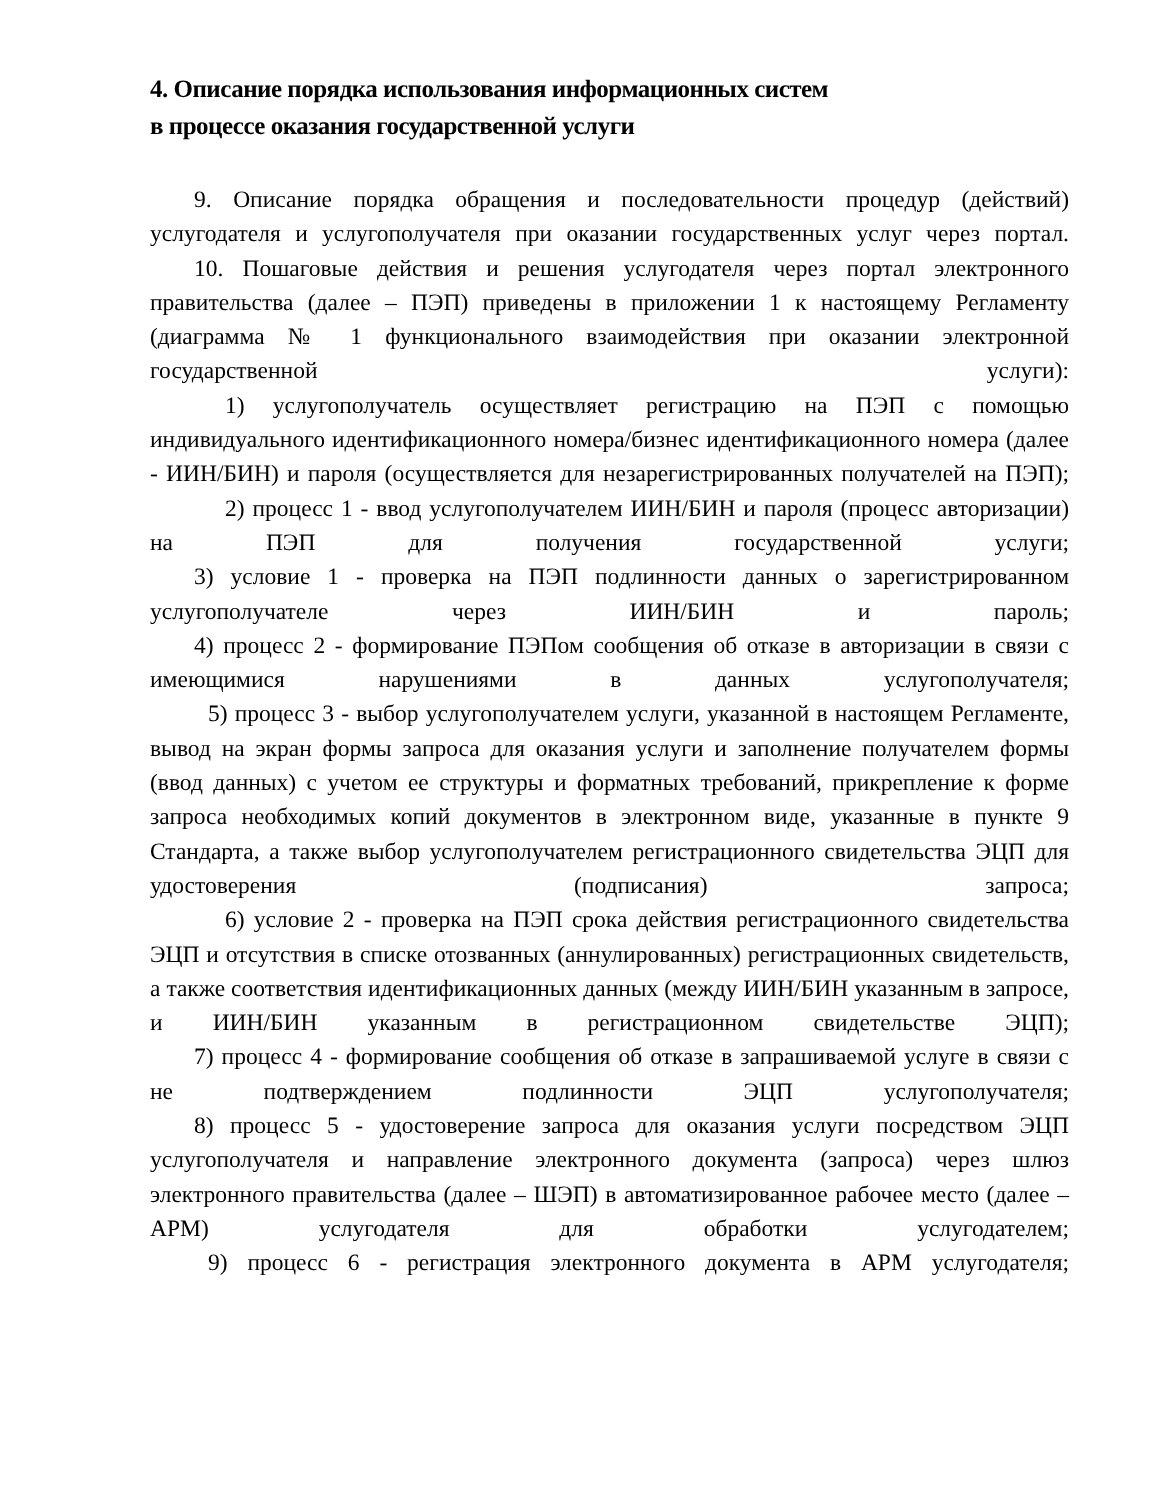4. Описание порядка использования информационных систем
в процессе оказания государственной услуги
9. Описание порядка обращения и последовательности процедур (действий) услугодателя и услугополучателя при оказании государственных услуг через портал.
10. Пошаговые действия и решения услугодателя через портал электронного правительства (далее – ПЭП) приведены в приложении 1 к настоящему Регламенту (диаграмма № 1 функционального взаимодействия при оказании электронной государственной услуги):
1) услугополучатель осуществляет регистрацию на ПЭП с помощью индивидуального идентификационного номера/бизнес идентификационного номера (далее - ИИН/БИН) и пароля (осуществляется для незарегистрированных получателей на ПЭП);
2) процесс 1 - ввод услугополучателем ИИН/БИН и пароля (процесс авторизации) на ПЭП для получения государственной услуги;
3) условие 1 - проверка на ПЭП подлинности данных о зарегистрированном услугополучателе через ИИН/БИН и пароль;
4) процесс 2 - формирование ПЭПом сообщения об отказе в авторизации в связи с имеющимися нарушениями в данных услугополучателя;
5) процесс 3 - выбор услугополучателем услуги, указанной в настоящем Регламенте, вывод на экран формы запроса для оказания услуги и заполнение получателем формы (ввод данных) с учетом ее структуры и форматных требований, прикрепление к форме запроса необходимых копий документов в электронном виде, указанные в пункте 9 Стандарта, а также выбор услугополучателем регистрационного свидетельства ЭЦП для удостоверения (подписания) запроса;
6) условие 2 - проверка на ПЭП срока действия регистрационного свидетельства ЭЦП и отсутствия в списке отозванных (аннулированных) регистрационных свидетельств, а также соответствия идентификационных данных (между ИИН/БИН указанным в запросе, и ИИН/БИН указанным в регистрационном свидетельстве ЭЦП);
7) процесс 4 - формирование сообщения об отказе в запрашиваемой услуге в связи с не подтверждением подлинности ЭЦП услугополучателя;
8) процесс 5 - удостоверение запроса для оказания услуги посредством ЭЦП услугополучателя и направление электронного документа (запроса) через шлюз электронного правительства (далее – ШЭП) в автоматизированное рабочее место (далее – АРМ) услугодателя для обработки услугодателем;
9) процесс 6 - регистрация электронного документа в АРМ услугодателя;